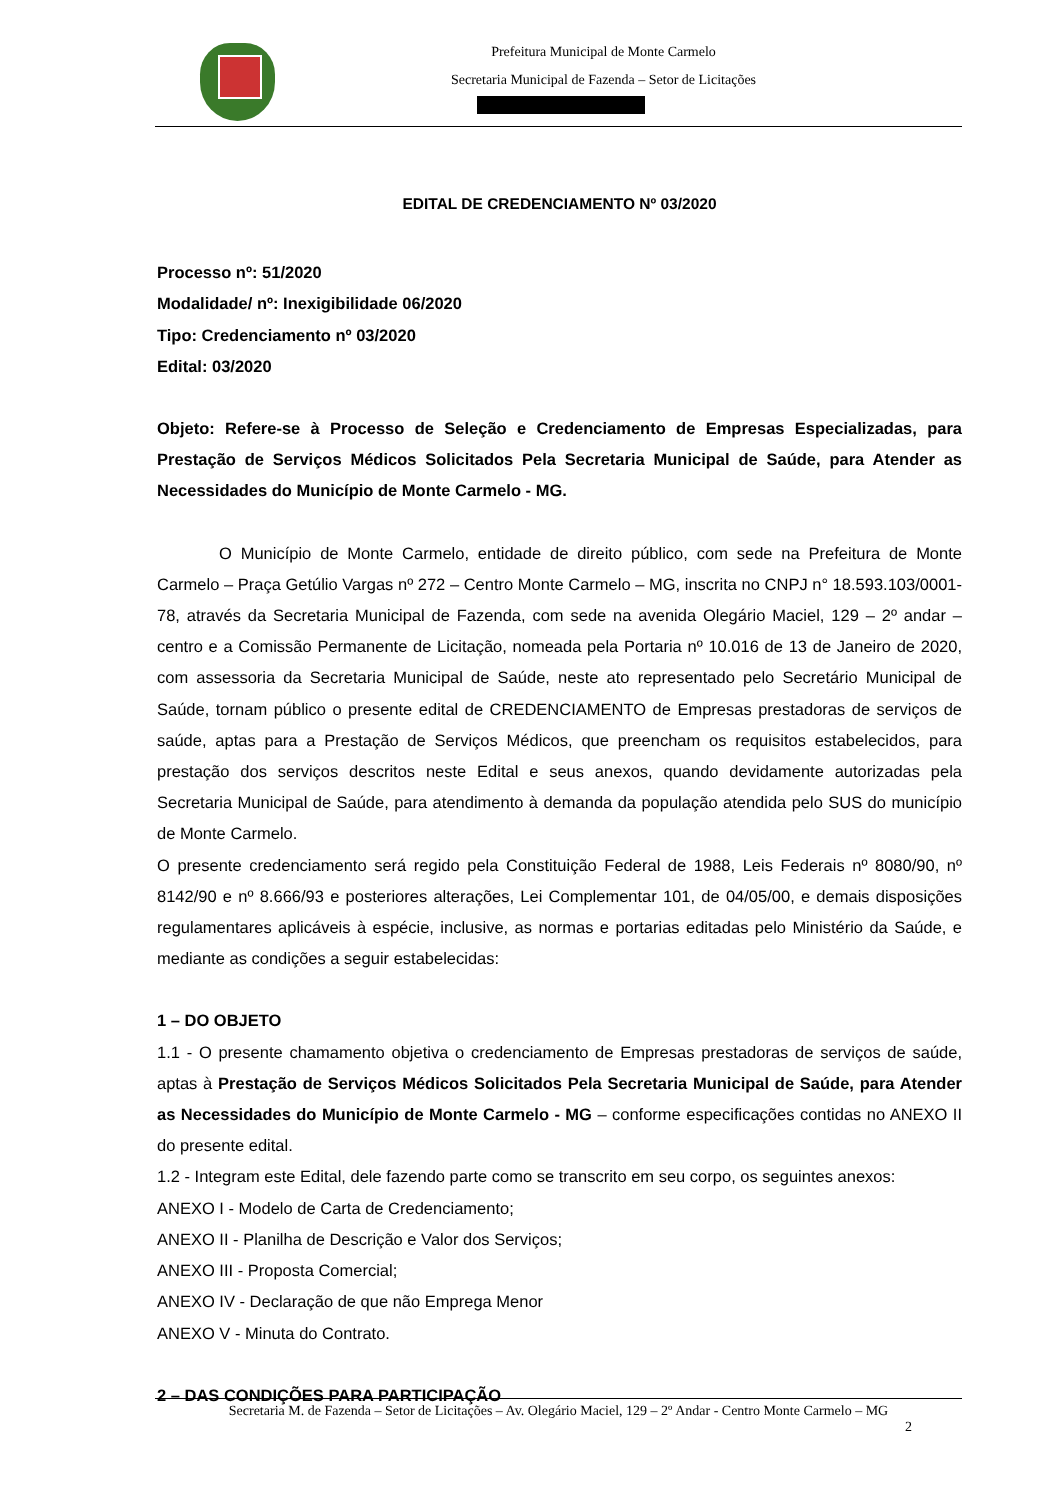Prefeitura Municipal de Monte Carmelo
Secretaria Municipal de Fazenda – Setor de Licitações
EDITAL DE CREDENCIAMENTO Nº 03/2020
Processo nº: 51/2020
Modalidade/ nº: Inexigibilidade 06/2020
Tipo: Credenciamento nº 03/2020
Edital: 03/2020
Objeto: Refere-se à Processo de Seleção e Credenciamento de Empresas Especializadas, para Prestação de Serviços Médicos Solicitados Pela Secretaria Municipal de Saúde, para Atender as Necessidades do Município de Monte Carmelo - MG.
O Município de Monte Carmelo, entidade de direito público, com sede na Prefeitura de Monte Carmelo – Praça Getúlio Vargas nº 272 – Centro Monte Carmelo – MG, inscrita no CNPJ n° 18.593.103/0001-78, através da Secretaria Municipal de Fazenda, com sede na avenida Olegário Maciel, 129 – 2º andar – centro e a Comissão Permanente de Licitação, nomeada pela Portaria nº 10.016 de 13 de Janeiro de 2020, com assessoria da Secretaria Municipal de Saúde, neste ato representado pelo Secretário Municipal de Saúde, tornam público o presente edital de CREDENCIAMENTO de Empresas prestadoras de serviços de saúde, aptas para a Prestação de Serviços Médicos, que preencham os requisitos estabelecidos, para prestação dos serviços descritos neste Edital e seus anexos, quando devidamente autorizadas pela Secretaria Municipal de Saúde, para atendimento à demanda da população atendida pelo SUS do município de Monte Carmelo.
O presente credenciamento será regido pela Constituição Federal de 1988, Leis Federais nº 8080/90, nº 8142/90 e nº 8.666/93 e posteriores alterações, Lei Complementar 101, de 04/05/00, e demais disposições regulamentares aplicáveis à espécie, inclusive, as normas e portarias editadas pelo Ministério da Saúde, e mediante as condições a seguir estabelecidas:
1 – DO OBJETO
1.1 - O presente chamamento objetiva o credenciamento de Empresas prestadoras de serviços de saúde, aptas à Prestação de Serviços Médicos Solicitados Pela Secretaria Municipal de Saúde, para Atender as Necessidades do Município de Monte Carmelo - MG – conforme especificações contidas no ANEXO II do presente edital.
1.2 - Integram este Edital, dele fazendo parte como se transcrito em seu corpo, os seguintes anexos:
ANEXO I - Modelo de Carta de Credenciamento;
ANEXO II - Planilha de Descrição e Valor dos Serviços;
ANEXO III - Proposta Comercial;
ANEXO IV - Declaração de que não Emprega Menor
ANEXO V - Minuta do Contrato.
2 – DAS CONDIÇÕES PARA PARTICIPAÇÃO
Secretaria M. de Fazenda – Setor de Licitações – Av. Olegário Maciel, 129 – 2º Andar - Centro Monte Carmelo – MG
2